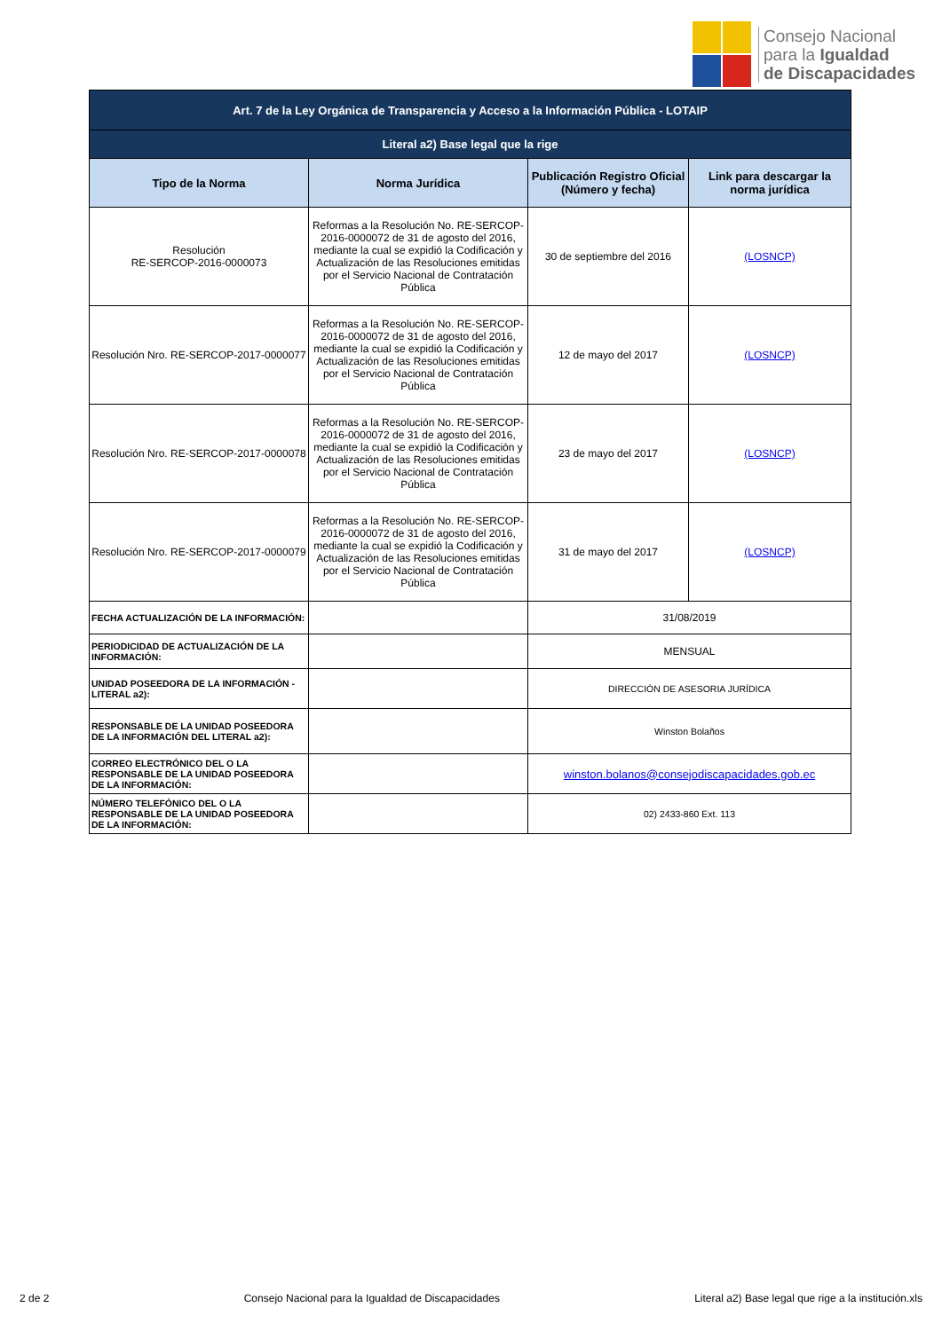Consejo Nacional
para la Igualdad
de Discapacidades
| Art. 7 de la Ley Orgánica de Transparencia y Acceso a la Información Pública - LOTAIP | | | |
| Literal a2) Base legal que la rige | | | |
| Tipo de la Norma | Norma Jurídica | Publicación Registro Oficial (Número y fecha) | Link para descargar la norma jurídica |
| Resolución RE-SERCOP-2016-0000073 | Reformas a la Resolución No. RE-SERCOP-2016-0000072 de 31 de agosto del 2016, mediante la cual se expidió la Codificación y Actualización de las Resoluciones emitidas por el Servicio Nacional de Contratación Pública | 30 de septiembre del 2016 | (LOSNCP) |
| Resolución Nro. RE-SERCOP-2017-0000077 | Reformas a la Resolución No. RE-SERCOP-2016-0000072 de 31 de agosto del 2016, mediante la cual se expidió la Codificación y Actualización de las Resoluciones emitidas por el Servicio Nacional de Contratación Pública | 12 de mayo del 2017 | (LOSNCP) |
| Resolución Nro. RE-SERCOP-2017-0000078 | Reformas a la Resolución No. RE-SERCOP-2016-0000072 de 31 de agosto del 2016, mediante la cual se expidió la Codificación y Actualización de las Resoluciones emitidas por el Servicio Nacional de Contratación Pública | 23 de mayo del 2017 | (LOSNCP) |
| Resolución Nro. RE-SERCOP-2017-0000079 | Reformas a la Resolución No. RE-SERCOP-2016-0000072 de 31 de agosto del 2016, mediante la cual se expidió la Codificación y Actualización de las Resoluciones emitidas por el Servicio Nacional de Contratación Pública | 31 de mayo del 2017 | (LOSNCP) |
| FECHA ACTUALIZACIÓN DE LA INFORMACIÓN: | | 31/08/2019 | |
| PERIODICIDAD DE ACTUALIZACIÓN DE LA INFORMACIÓN: | | MENSUAL | |
| UNIDAD POSEEDORA DE LA INFORMACIÓN - LITERAL a2): | | DIRECCIÓN DE ASESORIA JURÍDICA | |
| RESPONSABLE DE LA UNIDAD POSEEDORA DE LA INFORMACIÓN DEL LITERAL a2): | | Winston Bolaños | |
| CORREO ELECTRÓNICO DEL O LA RESPONSABLE DE LA UNIDAD POSEEDORA DE LA INFORMACIÓN: | | winston.bolanos@consejodiscapacidades.gob.ec | |
| NÚMERO TELEFÓNICO DEL O LA RESPONSABLE DE LA UNIDAD POSEEDORA DE LA INFORMACIÓN: | | 02) 2433-860 Ext. 113 | |
2 de 2 Consejo Nacional para la Igualdad de Discapacidades Literal a2) Base legal que rige a la institución.xls